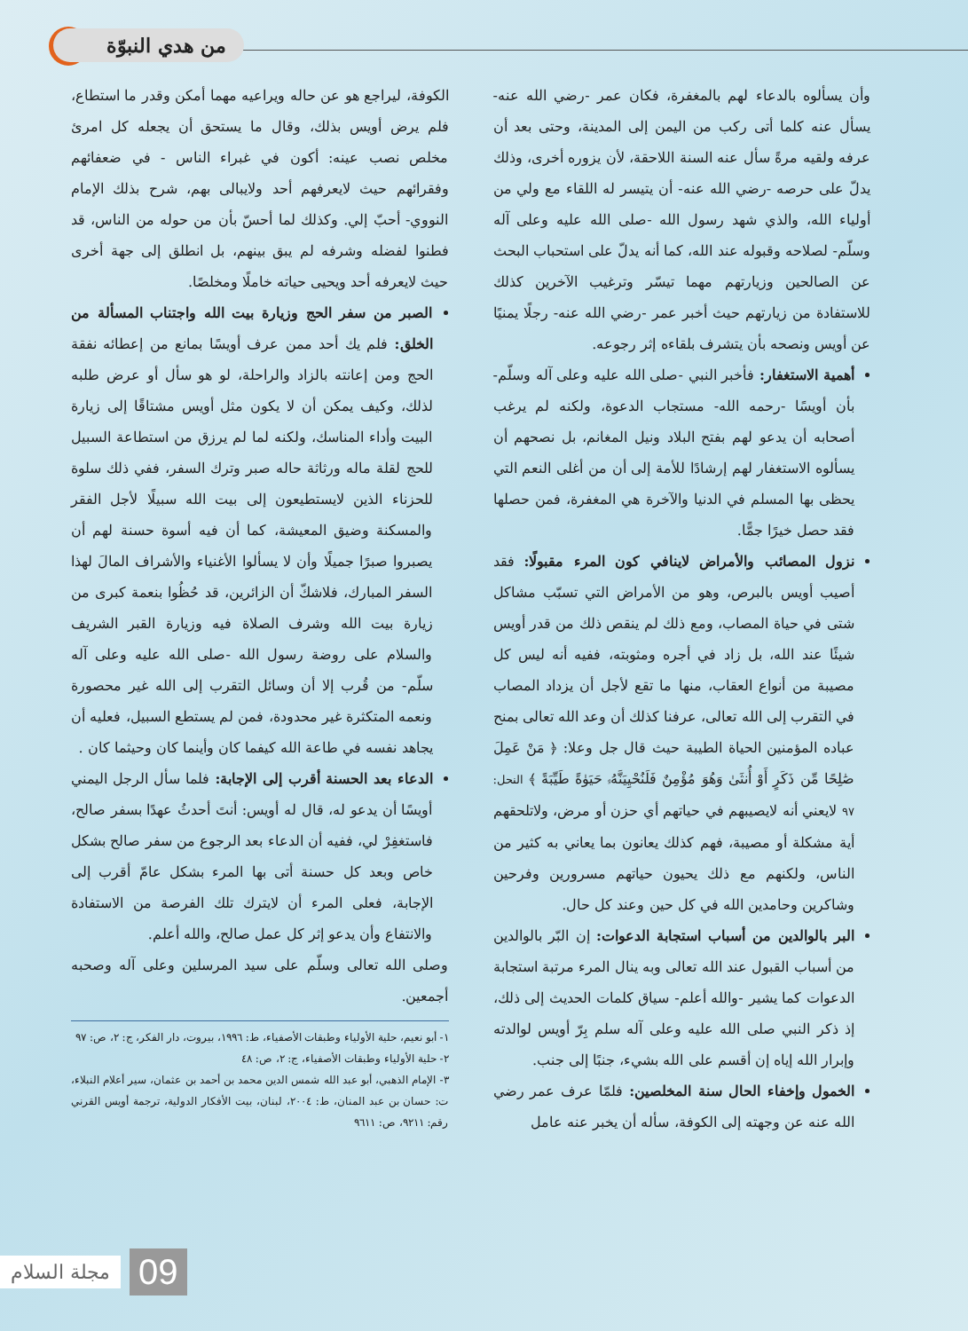من هدي النبوّة
وأن يسألوه بالدعاء لهم بالمغفرة، فكان عمر -رضي الله عنه- يسأل عنه كلما أتى ركب من اليمن إلى المدينة، وحتى بعد أن عرفه ولقيه مرةً سأل عنه السنة اللاحقة، لأن يزوره أخرى، وذلك يدلّ على حرصه -رضي الله عنه- أن يتيسر له اللقاء مع ولي من أولياء الله، والذي شهد رسول الله -صلى الله عليه وعلى آله وسلّم- لصلاحه وقبوله عند الله، كما أنه يدلّ على استحباب البحث عن الصالحين وزيارتهم مهما تيسّر وترغيب الآخرين كذلك للاستفادة من زيارتهم حيث أخبر عمر -رضي الله عنه- رجلًا يمنيًا عن أويس ونصحه بأن يتشرف بلقاءه إثر رجوعه.
أهمية الاستغفار: فأخبر النبي -صلى الله عليه وعلى آله وسلّم- بأن أويسًا -رحمه الله- مستجاب الدعوة، ولكنه لم يرغب أصحابه أن يدعو لهم بفتح البلاد ونيل المغانم، بل نصحهم أن يسألوه الاستغفار لهم إرشادًا للأمة إلى أن من أغلى النعم التي يحظى بها المسلم في الدنيا والآخرة هي المغفرة، فمن حصلها فقد حصل خيرًا جمًّا.
نزول المصائب والأمراض لاينافي كون المرء مقبولًا: فقد أصيب أويس بالبرص، وهو من الأمراض التي تسبّب مشاكل شتى في حياة المصاب، ومع ذلك لم ينقص ذلك من قدر أويس شيئًا عند الله، بل زاد في أجره ومثوبته، ففيه أنه ليس كل مصيبة من أنواع العقاب، منها ما تقع لأجل أن يزداد المصاب في التقرب إلى الله تعالى، عرفنا كذلك أن وعد الله تعالى بمنح عباده المؤمنين الحياة الطيبة حيث قال جل وعلا: ﴿ مَنْ عَمِلَ صَٰلِحًا مِّن ذَكَرٍ أَوْ أُنثَىٰ وَهُوَ مُؤْمِنٌ فَلَنُحْيِيَنَّهُۥ حَيَوٰةً طَيِّبَةً ﴾ النحل: ٩٧ لايعني أنه لايصيبهم في حياتهم أي حزن أو مرض، ولاتلحقهم أية مشكلة أو مصيبة، فهم كذلك يعانون بما يعاني به كثير من الناس، ولكنهم مع ذلك يحيون حياتهم مسرورين وفرحين وشاكرين وحامدين الله في كل حين وعند كل حال.
البر بالوالدين من أسباب استجابة الدعوات: إن البّر بالوالدين من أسباب القبول عند الله تعالى وبه ينال المرء مرتبة استجابة الدعوات كما يشير -والله أعلم- سياق كلمات الحديث إلى ذلك، إذ ذكر النبي صلى الله عليه وعلى آله سلم بِرّ أويس لوالدته وإبرار الله إياه إن أقسم على الله بشيء، جنبًا إلى جنب.
الخمول وإخفاء الحال سنة المخلصين: فلمّا عرف عمر رضي الله عنه عن وجهته إلى الكوفة، سأله أن يخبر عنه عامل
الكوفة، ليراجع هو عن حاله ويراعيه مهما أمكن وقدر ما استطاع، فلم يرض أويس بذلك، وقال ما يستحق أن يجعله كل امرئ مخلص نصب عينه: أكون في غبراء الناس - في ضعفائهم وفقرائهم حيث لايعرفهم أحد ولايبالى بهم، شرح بذلك الإمام النووي- أحبّ إلي. وكذلك لما أحسّ بأن من حوله من الناس، قد فطنوا لفضله وشرفه لم يبق بينهم، بل انطلق إلى جهة أخرى حيث لايعرفه أحد ويحيى حياته خاملًا ومخلصًا.
الصبر من سفر الحج وزيارة بيت الله واجتناب المسألة من الخلق: فلم يك أحد ممن عرف أويسًا بمانع من إعطائه نفقة الحج ومن إعانته بالزاد والراحلة، لو هو سأل أو عرض طلبه لذلك، وكيف يمكن أن لا يكون مثل أويس مشتاقًا إلى زيارة البيت وأداء المناسك، ولكنه لما لم يرزق من استطاعة السبيل للحج لقلة ماله ورثاثة حاله صبر وترك السفر، ففي ذلك سلوة للحزناء الذين لايستطيعون إلى بيت الله سبيلًا لأجل الفقر والمسكنة وضيق المعيشة، كما أن فيه أسوة حسنة لهم أن يصبروا صبرًا جميلًا وأن لا يسألوا الأغنياء والأشراف المالَ لهذا السفر المبارك، فلاشكّ أن الزائرين، قد حُظُوا بنعمة كبرى من زيارة بيت الله وشرف الصلاة فيه وزيارة القبر الشريف والسلام على روضة رسول الله -صلى الله عليه وعلى آله سلّم- من قُرب إلا أن وسائل التقرب إلى الله غير محصورة ونعمه المتكثرة غير محدودة، فمن لم يستطع السبيل، فعليه أن يجاهد نفسه في طاعة الله كيفما كان وأينما كان وحيثما كان .
الدعاء بعد الحسنة أقرب إلى الإجابة: فلما سأل الرجل اليمني أويسًا أن يدعو له، قال له أويس: أنتَ أحدثُ عهدًا بسفر صالح، فاستغفِرْ لي، ففيه أن الدعاء بعد الرجوع من سفر صالح بشكل خاص وبعد كل حسنة أتى بها المرء بشكل عامّ أقرب إلى الإجابة، فعلى المرء أن لايترك تلك الفرصة من الاستفادة والانتفاع وأن يدعو إثر كل عمل صالح، والله أعلم.
وصلى الله تعالى وسلّم على سيد المرسلين وعلى آله وصحبه أجمعين.
١- أبو نعيم، حلية الأولياء وطبقات الأصفياء، ط: ١٩٩٦، بيروت، دار الفكر، ج: ٢، ص: ٩٧
٢- حلية الأولياء وطبقات الأصفياء، ج: ٢، ص: ٤٨
٣- الإمام الذهبي، أبو عبد الله شمس الدين محمد بن أحمد بن عثمان، سير أعلام النبلاء، ت: حسان بن عبد المنان، ط: ٢٠٠٤، لبنان، بيت الأفكار الدولية، ترجمة أويس القرني رقم: ٩٢١١، ص: ٩٦١١
09 مجلة السلام